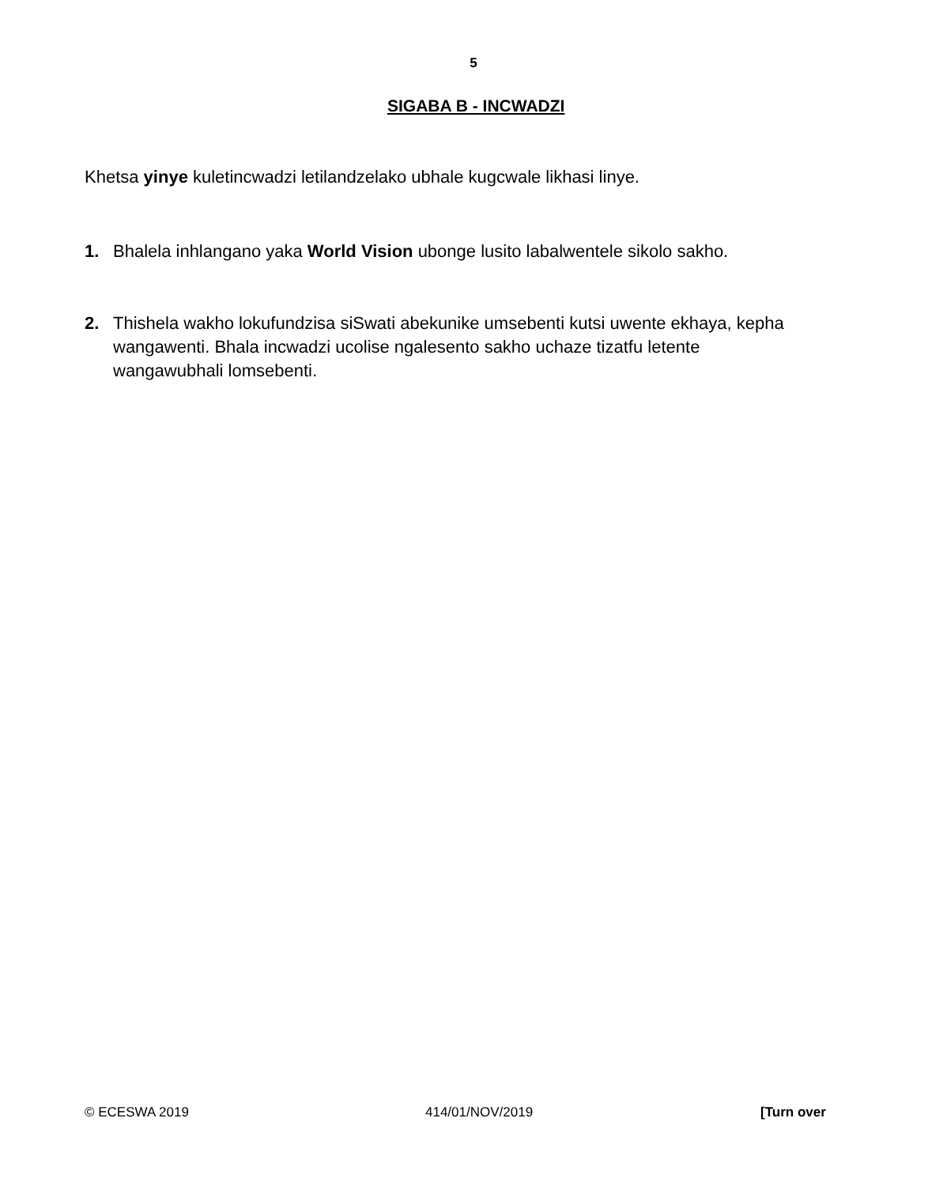5
SIGABA B - INCWADZI
Khetsa yinye kuletincwadzi letilandzelako ubhale kugcwale likhasi linye.
1. Bhalela inhlangano yaka World Vision ubonge lusito labalwentele sikolo sakho.
2. Thishela wakho lokufundzisa siSwati abekunike umsebenti kutsi uwente ekhaya, kepha wangawenti. Bhala incwadzi ucolise ngalesento sakho uchaze tizatfu letente wangawubhali lomsebenti.
© ECESWA 2019 414/01/NOV/2019 [Turn over